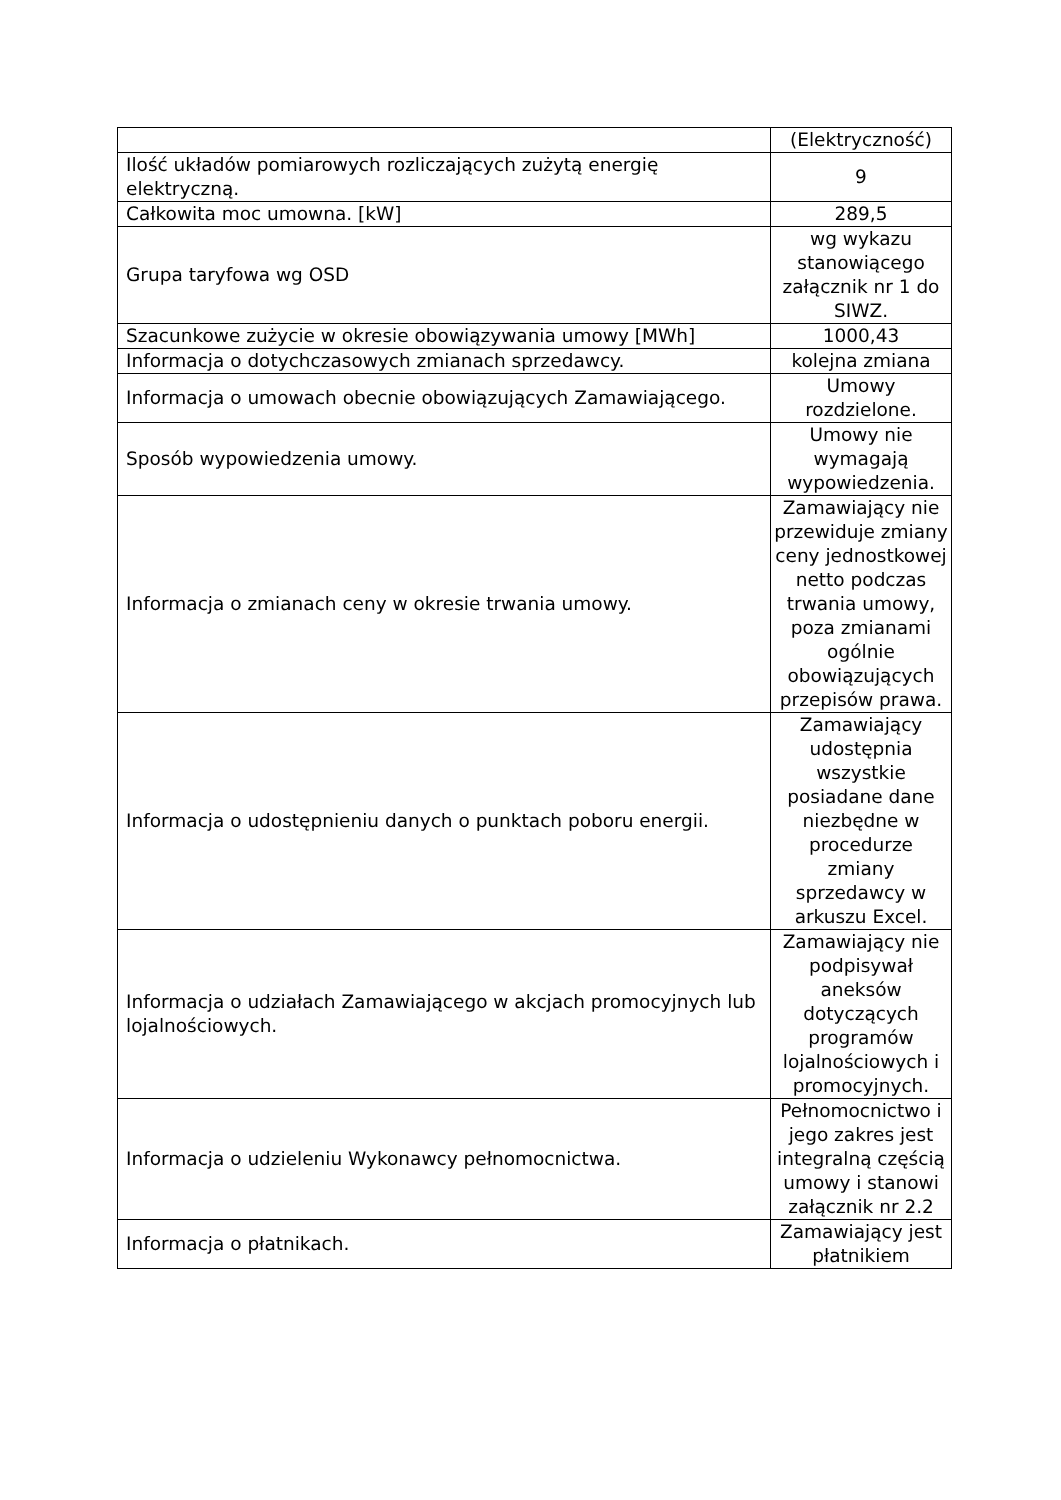| | (Elektryczność) |
| Ilość układów pomiarowych rozliczających zużytą energię elektryczną. | 9 |
| Całkowita moc umowna. [kW] | 289,5 |
| Grupa taryfowa wg OSD | wg wykazu stanowiącego załącznik nr 1 do SIWZ. |
| Szacunkowe zużycie w okresie obowiązywania umowy [MWh] | 1000,43 |
| Informacja o dotychczasowych zmianach sprzedawcy. | kolejna zmiana |
| Informacja o umowach obecnie obowiązujących Zamawiającego. | Umowy rozdzielone. |
| Sposób wypowiedzenia umowy. | Umowy nie wymagają wypowiedzenia. |
| Informacja o zmianach ceny w okresie trwania umowy. | Zamawiający nie przewiduje zmiany ceny jednostkowej netto podczas trwania umowy, poza zmianami ogólnie obowiązujących przepisów prawa. |
| Informacja o udostępnieniu danych o punktach poboru energii. | Zamawiający udostępnia wszystkie posiadane dane niezbędne w procedurze zmiany sprzedawcy w arkuszu Excel. |
| Informacja o udziałach Zamawiającego w akcjach promocyjnych lub lojalnościowych. | Zamawiający nie podpisywał aneksów dotyczących programów lojalnościowych i promocyjnych. |
| Informacja o udzieleniu Wykonawcy pełnomocnictwa. | Pełnomocnictwo i jego zakres jest integralną częścią umowy i stanowi załącznik nr 2.2 |
| Informacja o płatnikach. | Zamawiający jest płatnikiem |